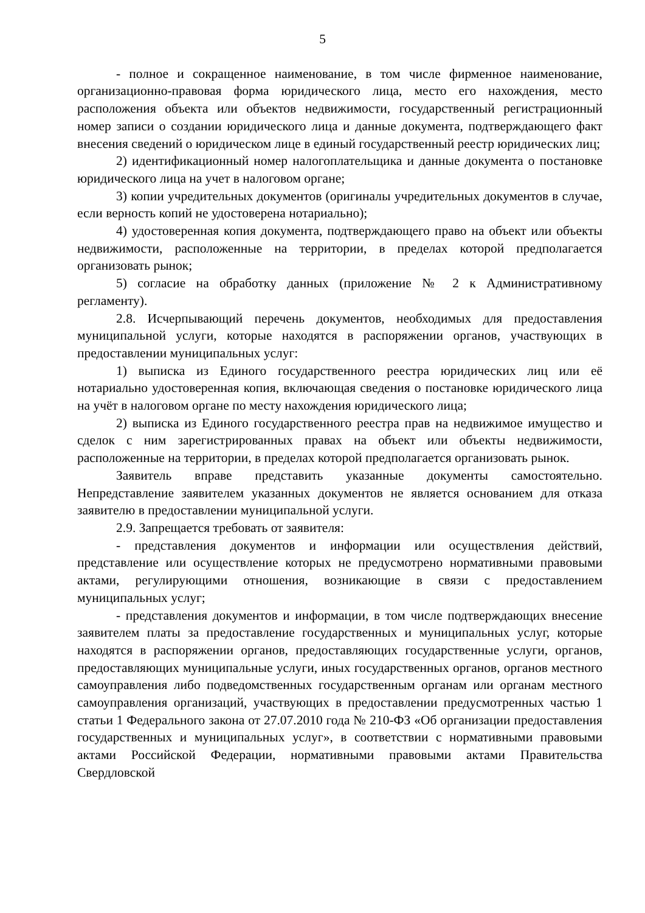5
- полное и сокращенное наименование, в том числе фирменное наименование, организационно-правовая форма юридического лица, место его нахождения, место расположения объекта или объектов недвижимости, государственный регистрационный номер записи о создании юридического лица и данные документа, подтверждающего факт внесения сведений о юридическом лице в единый государственный реестр юридических лиц;
2) идентификационный номер налогоплательщика и данные документа о постановке юридического лица на учет в налоговом органе;
3) копии учредительных документов (оригиналы учредительных документов в случае, если верность копий не удостоверена нотариально);
4) удостоверенная копия документа, подтверждающего право на объект или объекты недвижимости, расположенные на территории, в пределах которой предполагается организовать рынок;
5) согласие на обработку данных (приложение № 2 к Административному регламенту).
2.8. Исчерпывающий перечень документов, необходимых для предоставления муниципальной услуги, которые находятся в распоряжении органов, участвующих в предоставлении муниципальных услуг:
1) выписка из Единого государственного реестра юридических лиц или её нотариально удостоверенная копия, включающая сведения о постановке юридического лица на учёт в налоговом органе по месту нахождения юридического лица;
2) выписка из Единого государственного реестра прав на недвижимое имущество и сделок с ним зарегистрированных правах на объект или объекты недвижимости, расположенные на территории, в пределах которой предполагается организовать рынок.
Заявитель вправе представить указанные документы самостоятельно. Непредставление заявителем указанных документов не является основанием для отказа заявителю в предоставлении муниципальной услуги.
2.9. Запрещается требовать от заявителя:
- представления документов и информации или осуществления действий, представление или осуществление которых не предусмотрено нормативными правовыми актами, регулирующими отношения, возникающие в связи с предоставлением муниципальных услуг;
- представления документов и информации, в том числе подтверждающих внесение заявителем платы за предоставление государственных и муниципальных услуг, которые находятся в распоряжении органов, предоставляющих государственные услуги, органов, предоставляющих муниципальные услуги, иных государственных органов, органов местного самоуправления либо подведомственных государственным органам или органам местного самоуправления организаций, участвующих в предоставлении предусмотренных частью 1 статьи 1 Федерального закона от 27.07.2010 года № 210-ФЗ «Об организации предоставления государственных и муниципальных услуг», в соответствии с нормативными правовыми актами Российской Федерации, нормативными правовыми актами Правительства Свердловской